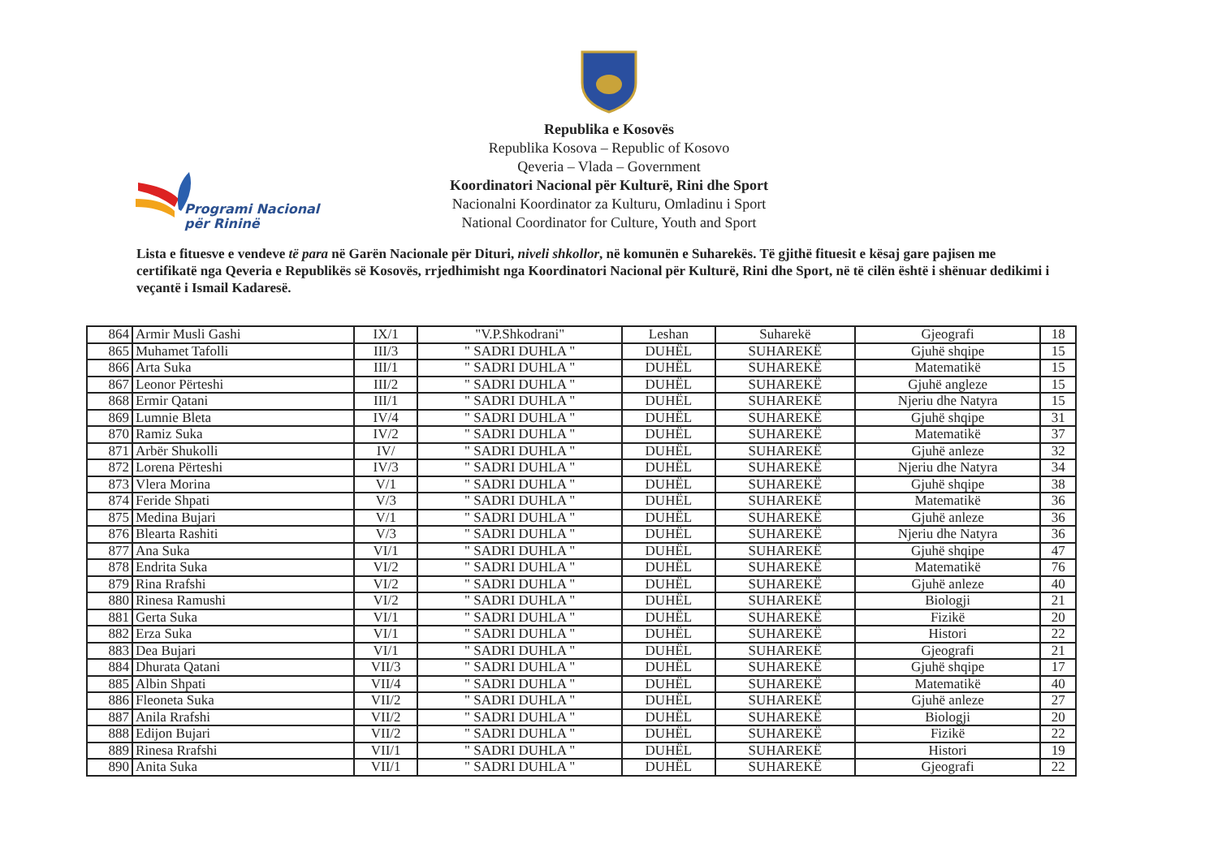Republika e Kosovës
Republika Kosova – Republic of Kosovo
Qeveria – Vlada – Government
Koordinatori Nacional për Kulturë, Rini dhe Sport
Nacionalni Koordinator za Kulturu, Omladinu i Sport
National Coordinator for Culture, Youth and Sport
Programi Nacional
për Rininë
Lista e fituesve e vendeve të para në Garën Nacionale për Dituri, niveli shkollor, në komunën e Suharekës. Të gjithë fituesit e kësaj gare pajisen me certifikatë nga Qeveria e Republikës së Kosovës, rrjedhimisht nga Koordinatori Nacional për Kulturë, Rini dhe Sport, në të cilën është i shënuar dedikimi i veçantë i Ismail Kadaresë.
| 864 | Armir Musli Gashi | IX/1 | "V.P.Shkodrani" | Leshan | Suharekë | Gjeografi | 18 |
| 865 | Muhamet Tafolli | III/3 | " SADRI DUHLA " | DUHËL | SUHAREKË | Gjuhë shqipe | 15 |
| 866 | Arta Suka | III/1 | " SADRI DUHLA " | DUHËL | SUHAREKË | Matematikë | 15 |
| 867 | Leonor Përteshi | III/2 | " SADRI DUHLA " | DUHËL | SUHAREKË | Gjuhë angleze | 15 |
| 868 | Ermir Qatani | III/1 | " SADRI DUHLA " | DUHËL | SUHAREKË | Njeriu dhe Natyra | 15 |
| 869 | Lumnie Bleta | IV/4 | " SADRI DUHLA " | DUHËL | SUHAREKË | Gjuhë shqipe | 31 |
| 870 | Ramiz Suka | IV/2 | " SADRI DUHLA " | DUHËL | SUHAREKË | Matematikë | 37 |
| 871 | Arbër Shukolli | IV/ | " SADRI DUHLA " | DUHËL | SUHAREKË | Gjuhë anleze | 32 |
| 872 | Lorena Përteshi | IV/3 | " SADRI DUHLA " | DUHËL | SUHAREKË | Njeriu dhe Natyra | 34 |
| 873 | Vlera Morina | V/1 | " SADRI DUHLA " | DUHËL | SUHAREKË | Gjuhë shqipe | 38 |
| 874 | Feride Shpati | V/3 | " SADRI DUHLA " | DUHËL | SUHAREKË | Matematikë | 36 |
| 875 | Medina Bujari | V/1 | " SADRI DUHLA " | DUHËL | SUHAREKË | Gjuhë anleze | 36 |
| 876 | Blearta Rashiti | V/3 | " SADRI DUHLA " | DUHËL | SUHAREKË | Njeriu dhe Natyra | 36 |
| 877 | Ana Suka | VI/1 | " SADRI DUHLA " | DUHËL | SUHAREKË | Gjuhë shqipe | 47 |
| 878 | Endrita Suka | VI/2 | " SADRI DUHLA " | DUHËL | SUHAREKË | Matematikë | 76 |
| 879 | Rina Rrafshi | VI/2 | " SADRI DUHLA " | DUHËL | SUHAREKË | Gjuhë anleze | 40 |
| 880 | Rinesa Ramushi | VI/2 | " SADRI DUHLA " | DUHËL | SUHAREKË | Biologji | 21 |
| 881 | Gerta Suka | VI/1 | " SADRI DUHLA " | DUHËL | SUHAREKË | Fizikë | 20 |
| 882 | Erza Suka | VI/1 | " SADRI DUHLA " | DUHËL | SUHAREKË | Histori | 22 |
| 883 | Dea Bujari | VI/1 | " SADRI DUHLA " | DUHËL | SUHAREKË | Gjeografi | 21 |
| 884 | Dhurata Qatani | VII/3 | " SADRI DUHLA " | DUHËL | SUHAREKË | Gjuhë shqipe | 17 |
| 885 | Albin Shpati | VII/4 | " SADRI DUHLA " | DUHËL | SUHAREKË | Matematikë | 40 |
| 886 | Fleoneta Suka | VII/2 | " SADRI DUHLA " | DUHËL | SUHAREKË | Gjuhë anleze | 27 |
| 887 | Anila Rrafshi | VII/2 | " SADRI DUHLA " | DUHËL | SUHAREKË | Biologji | 20 |
| 888 | Edijon Bujari | VII/2 | " SADRI DUHLA " | DUHËL | SUHAREKË | Fizikë | 22 |
| 889 | Rinesa Rrafshi | VII/1 | " SADRI DUHLA " | DUHËL | SUHAREKË | Histori | 19 |
| 890 | Anita Suka | VII/1 | " SADRI DUHLA " | DUHËL | SUHAREKË | Gjeografi | 22 |